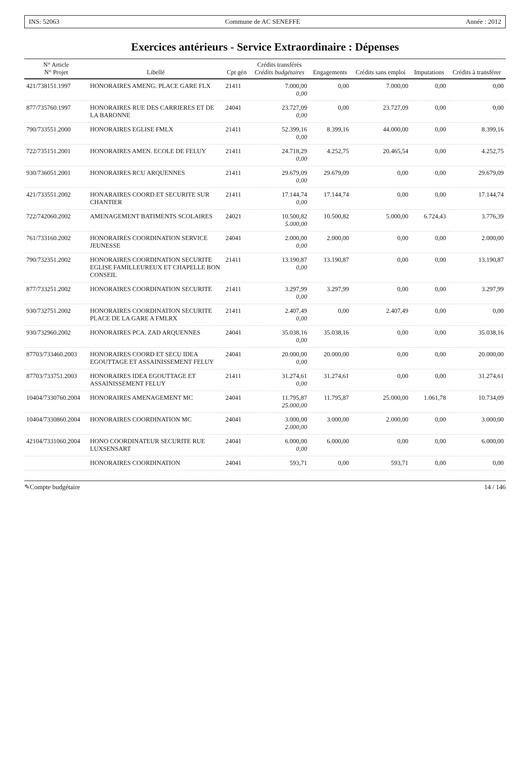INS: 52063 Commune de AC SENEFFE Année : 2012
Exercices antérieurs - Service Extraordinaire : Dépenses
| N° Article N° Projet | Libellé | Cpt gén | Crédits transférés Crédits budgétaires | Engagements | Crédits sans emploi | Imputations | Crédits à transférer |
| --- | --- | --- | --- | --- | --- | --- | --- |
| 421/738151.1997 | HONORAIRES AMENG. PLACE GARE FLX | 21411 | 7.000,00 0,00 | 0,00 | 7.000,00 | 0,00 | 0,00 |
| 877/735760.1997 | HONORAIRES RUE DES CARRIERES ET DE LA BARONNE | 24041 | 23.727,09 0,00 | 0,00 | 23.727,09 | 0,00 | 0,00 |
| 790/733551.2000 | HONORAIRES EGLISE FMLX | 21411 | 52.399,16 0,00 | 8.399,16 | 44.000,00 | 0,00 | 8.399,16 |
| 722/735151.2001 | HONORAIRES AMEN. ECOLE DE FELUY | 21411 | 24.718,29 0,00 | 4.252,75 | 20.465,54 | 0,00 | 4.252,75 |
| 930/736051.2001 | HONORAIRES RCU ARQUENNES | 21411 | 29.679,09 0,00 | 29.679,09 | 0,00 | 0,00 | 29.679,09 |
| 421/733551.2002 | HONARAIRES COORD.ET SECURITE SUR CHANTIER | 21411 | 17.144,74 0,00 | 17.144,74 | 0,00 | 0,00 | 17.144,74 |
| 722/742060.2002 | AMENAGEMENT BATIMENTS SCOLAIRES | 24021 | 10.500,82 5.000,00 | 10.500,82 | 5.000,00 | 6.724,43 | 3.776,39 |
| 761/733160.2002 | HONORAIRES COORDINATION SERVICE JEUNESSE | 24041 | 2.000,00 0,00 | 2.000,00 | 0,00 | 0,00 | 2.000,00 |
| 790/732351.2002 | HONORAIRES COORDINATION SECURITE EGLISE FAMILLEUREUX ET CHAPELLE BON CONSEIL | 21411 | 13.190,87 0,00 | 13.190,87 | 0,00 | 0,00 | 13.190,87 |
| 877/733251.2002 | HONORAIRES COORDINATION SECURITE | 21411 | 3.297,99 0,00 | 3.297,99 | 0,00 | 0,00 | 3.297,99 |
| 930/732751.2002 | HONORAIRES COORDINATION SECURITE PLACE DE LA GARE A FMLRX | 21411 | 2.407,49 0,00 | 0,00 | 2.407,49 | 0,00 | 0,00 |
| 930/732960.2002 | HONORAIRES PCA. ZAD ARQUENNES | 24041 | 35.038,16 0,00 | 35.038,16 | 0,00 | 0,00 | 35.038,16 |
| 87703/733460.2003 | HONORAIRES COORD ET SECU IDEA EGOUTTAGE ET ASSAINISSEMENT FELUY | 24041 | 20.000,00 0,00 | 20.000,00 | 0,00 | 0,00 | 20.000,00 |
| 87703/733751.2003 | HONORAIRES IDEA EGOUTTAGE ET ASSAINISSEMENT FELUY | 21411 | 31.274,61 0,00 | 31.274,61 | 0,00 | 0,00 | 31.274,61 |
| 10404/7330760.2004 | HONORAIRES AMENAGEMENT MC | 24041 | 11.795,87 25.000,00 | 11.795,87 | 25.000,00 | 1.061,78 | 10.734,09 |
| 10404/7330860.2004 | HONORAIRES COORDINATION MC | 24041 | 3.000,00 2.000,00 | 3.000,00 | 2.000,00 | 0,00 | 3.000,00 |
| 42104/7331060.2004 | HONO COORDINATEUR SECURITE RUE LUXSENSART | 24041 | 6.000,00 0,00 | 6.000,00 | 0,00 | 0,00 | 6.000,00 |
| | HONORAIRES COORDINATION | 24041 | 593,71 | 0,00 | 593,71 | 0,00 | 0,00 |
✎Compte budgétaire 14 / 146